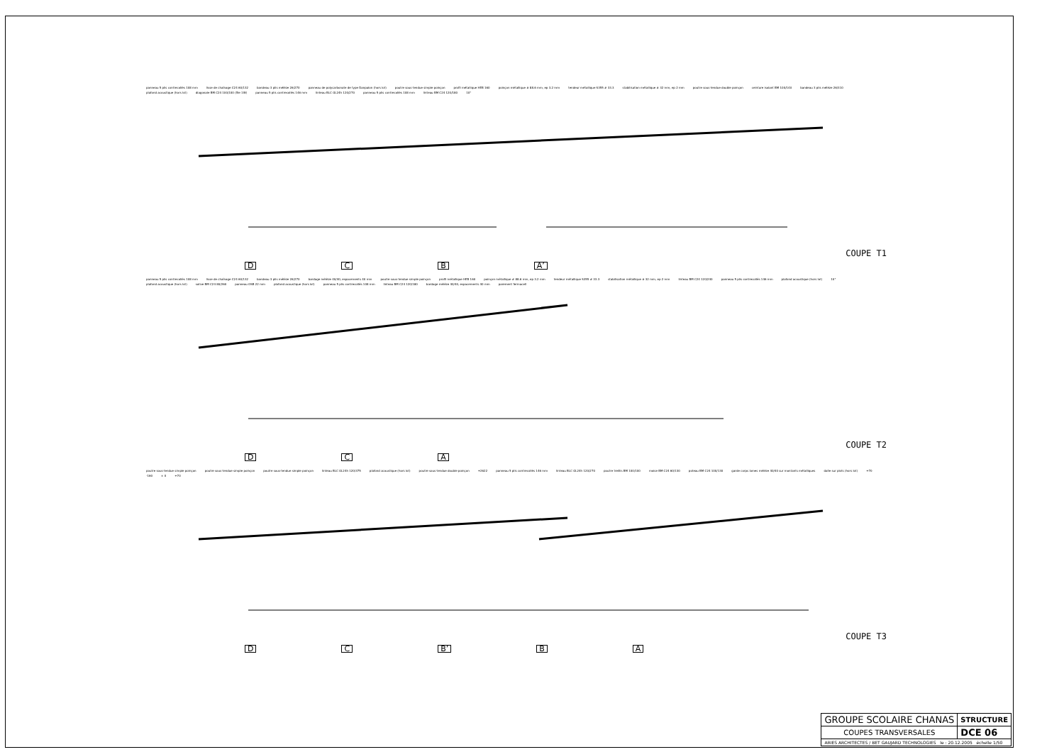panneau 5 plis contrecollés 108 mm lisse de chaînage C24 60/132 bandeau 3 plis mélèze 26/270 panneau de polycarbonate de type Danpalon (hors lot) poutre sous-tendue simple poinçon profil métallique HEB 160 poinçon métallique # 88.6 mm, ep 3.2 mm tendeur métallique S355 # 33.3 stabilisation métallique # 32 mm, ep 2 mm poutre sous-tendue double poinçon ceinture isolant BM 100/140 bandeau 3 plis mélèze 26/310 plafond acoustique (hors lot) diagonale BM C24 100/100 (file 1W) panneau 5 plis contrecollés 146 mm linteau BLC GL24h 120/270 panneau 5 plis contrecollés 108 mm linteau BM C24 120/180 10°
D C B A’
COUPE T1
panneau 5 plis contrecollés 108 mm lisse de chaînage C24 60/132 bandeau 3 plis mélèze 26/270 bardage mélèze 40/40, espacements 40 mm poutre sous-tendue simple poinçon profil métallique HEB 160 poinçon métallique # 88.6 mm, ep 3.2 mm tendeur métallique S355 # 33.3 stabilisation métallique # 32 mm, ep 2 mm linteau BM C24 120/240 panneau 5 plis contrecollés 146 mm plafond acoustique (hors lot) 10° plafond acoustique (hors lot) solive BM C24 80/260 panneau OSB 22 mm plafond acoustique (hors lot) panneau 5 plis contrecollés 108 mm linteau BM C24 120/180 bardage mélèze 40/40, espacements 40 mm parement fermacell
D C A
COUPE T2
poutre sous-tendue simple poinçon poutre sous-tendue simple poinçon poutre sous-tendue simple poinçon linteau BLC GL24h 120/375 plafond acoustique (hors lot) poutre sous-tendue double poinçon +2622 panneau 5 plis contrecollés 146 mm linteau BLC GL24h 120/270 poutre treillis BM 100/100 moise BM C24 60/130 poteau BM C24 100/130 garde corps lames mélèze 40/40 sur montants métalliques dalle sur plots (hors lot) +70 -160 ± 0 +70
D C B’ B A
COUPE T3
| GROUPE SCOLAIRE CHANAS | STRUCTURE |
| COUPES TRANSVERSALES | DCE 06 |
| ARIES ARCHITECTES / BET GAUJARD TECHNOLOGIES le : 20.12.2005 échelle 1/50 | |